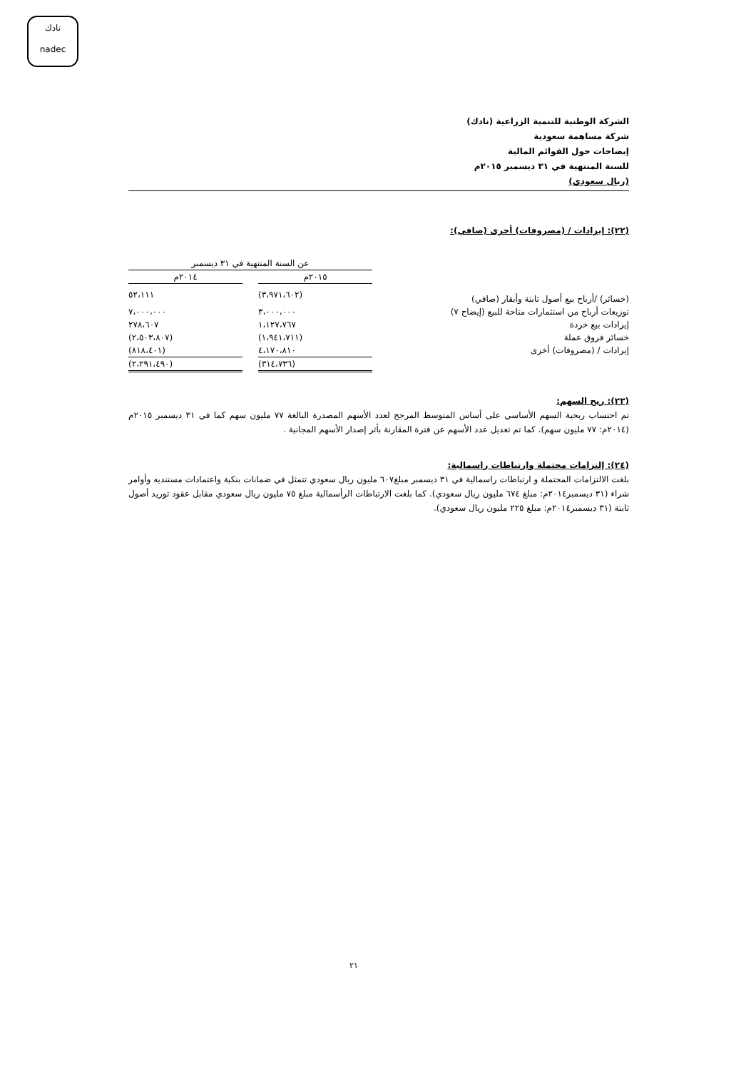نادك
nadec
الشركة الوطنية للتنمية الزراعية (نادك)
شركة مساهمة سعودية
إيضاحات حول القوائم المالية
للسنة المنتهية في ٣١ ديسمبر ٢٠١٥م
(ريال سعودي)
(٢٢): إيرادات / (مصروفات) أخرى (صافي):
| | عن السنة المنتهية في ٣١ ديسمبر | | |
| --- | --- | --- | --- |
| | ٢٠١٥م | | ٢٠١٤م |
| (خسائر) /أرباح بيع أصول ثابتة وأبقار (صافي) | (٣،٩٧١،٦٠٢) | | ٥٢،١١١ |
| توزيعات أرباح من استثمارات متاحة للبيع (إيضاح ٧) | ٣،٠٠٠،٠٠٠ | | ٧،٠٠٠،٠٠٠ |
| إيرادات بيع خردة | ١،١٢٧،٧٦٧ | | ٢٧٨،٦٠٧ |
| خسائر فروق عملة | (١،٩٤١،٧١١) | | (٢،٥٠٣،٨٠٧) |
| إيرادات / (مصروفات) أخرى | ٤،١٧٠،٨١٠ | | (٨١٨،٤٠١) |
| | (٣١٤،٧٣٦) | | (٢،٢٩١،٤٩٠) |
(٢٣): ربح السهم:
تم احتساب ربحية السهم الأساسي على أساس المتوسط المرجح لعدد الأسهم المصدرة البالغة ٧٧ مليون سهم كما في ٣١ ديسمبر ٢٠١٥م (٢٠١٤م: ٧٧ مليون سهم). كما تم تعديل عدد الأسهم عن فترة المقارنة بأثر إصدار الأسهم المجانية .
(٢٤): إلتزامات محتملة وارتباطات راسمالية:
بلغت الالتزامات المحتملة و ارتباطات راسمالية في ٣١ ديسمبر مبلغ٦٠٧ مليون ريال سعودي تتمثل في ضمانات بنكية واعتمادات مستنديه وأوامر شراء (٣١ ديسمبر٢٠١٤م: مبلغ ٦٧٤ مليون ريال سعودي). كما بلغت الارتباطات الرأسمالية مبلغ ٧٥ مليون ريال سعودي مقابل عقود توريد أصول ثابتة (٣١ ديسمبر٢٠١٤م: مبلغ ٢٢٥ مليون ريال سعودي).
٢١